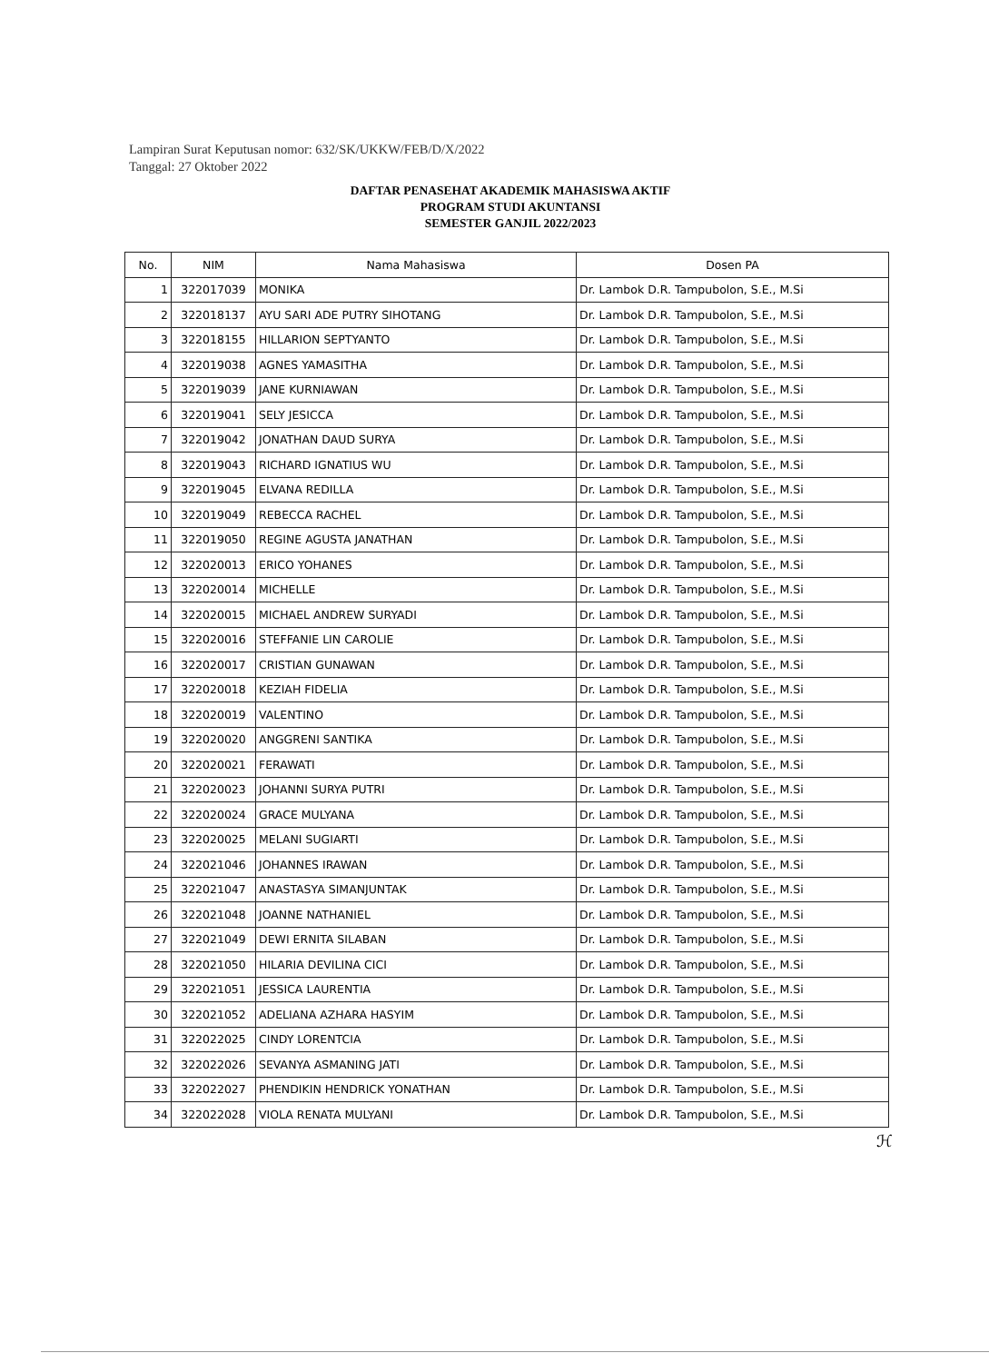Lampiran Surat Keputusan nomor: 632/SK/UKKW/FEB/D/X/2022
Tanggal: 27 Oktober 2022
DAFTAR PENASEHAT AKADEMIK MAHASISWA AKTIF
PROGRAM STUDI AKUNTANSI
SEMESTER GANJIL 2022/2023
| No. | NIM | Nama Mahasiswa | Dosen PA |
| --- | --- | --- | --- |
| 1 | 322017039 | MONIKA | Dr. Lambok D.R. Tampubolon, S.E., M.Si |
| 2 | 322018137 | AYU SARI ADE PUTRY SIHOTANG | Dr. Lambok D.R. Tampubolon, S.E., M.Si |
| 3 | 322018155 | HILLARION SEPTYANTO | Dr. Lambok D.R. Tampubolon, S.E., M.Si |
| 4 | 322019038 | AGNES YAMASITHA | Dr. Lambok D.R. Tampubolon, S.E., M.Si |
| 5 | 322019039 | JANE KURNIAWAN | Dr. Lambok D.R. Tampubolon, S.E., M.Si |
| 6 | 322019041 | SELY JESICCA | Dr. Lambok D.R. Tampubolon, S.E., M.Si |
| 7 | 322019042 | JONATHAN DAUD SURYA | Dr. Lambok D.R. Tampubolon, S.E., M.Si |
| 8 | 322019043 | RICHARD IGNATIUS WU | Dr. Lambok D.R. Tampubolon, S.E., M.Si |
| 9 | 322019045 | ELVANA REDILLA | Dr. Lambok D.R. Tampubolon, S.E., M.Si |
| 10 | 322019049 | REBECCA RACHEL | Dr. Lambok D.R. Tampubolon, S.E., M.Si |
| 11 | 322019050 | REGINE AGUSTA JANATHAN | Dr. Lambok D.R. Tampubolon, S.E., M.Si |
| 12 | 322020013 | ERICO YOHANES | Dr. Lambok D.R. Tampubolon, S.E., M.Si |
| 13 | 322020014 | MICHELLE | Dr. Lambok D.R. Tampubolon, S.E., M.Si |
| 14 | 322020015 | MICHAEL ANDREW SURYADI | Dr. Lambok D.R. Tampubolon, S.E., M.Si |
| 15 | 322020016 | STEFFANIE LIN CAROLIE | Dr. Lambok D.R. Tampubolon, S.E., M.Si |
| 16 | 322020017 | CRISTIAN GUNAWAN | Dr. Lambok D.R. Tampubolon, S.E., M.Si |
| 17 | 322020018 | KEZIAH FIDELIA | Dr. Lambok D.R. Tampubolon, S.E., M.Si |
| 18 | 322020019 | VALENTINO | Dr. Lambok D.R. Tampubolon, S.E., M.Si |
| 19 | 322020020 | ANGGRENI SANTIKA | Dr. Lambok D.R. Tampubolon, S.E., M.Si |
| 20 | 322020021 | FERAWATI | Dr. Lambok D.R. Tampubolon, S.E., M.Si |
| 21 | 322020023 | JOHANNI SURYA PUTRI | Dr. Lambok D.R. Tampubolon, S.E., M.Si |
| 22 | 322020024 | GRACE MULYANA | Dr. Lambok D.R. Tampubolon, S.E., M.Si |
| 23 | 322020025 | MELANI SUGIARTI | Dr. Lambok D.R. Tampubolon, S.E., M.Si |
| 24 | 322021046 | JOHANNES IRAWAN | Dr. Lambok D.R. Tampubolon, S.E., M.Si |
| 25 | 322021047 | ANASTASYA SIMANJUNTAK | Dr. Lambok D.R. Tampubolon, S.E., M.Si |
| 26 | 322021048 | JOANNE NATHANIEL | Dr. Lambok D.R. Tampubolon, S.E., M.Si |
| 27 | 322021049 | DEWI ERNITA SILABAN | Dr. Lambok D.R. Tampubolon, S.E., M.Si |
| 28 | 322021050 | HILARIA DEVILINA CICI | Dr. Lambok D.R. Tampubolon, S.E., M.Si |
| 29 | 322021051 | JESSICA LAURENTIA | Dr. Lambok D.R. Tampubolon, S.E., M.Si |
| 30 | 322021052 | ADELIANA AZHARA HASYIM | Dr. Lambok D.R. Tampubolon, S.E., M.Si |
| 31 | 322022025 | CINDY LORENTCIA | Dr. Lambok D.R. Tampubolon, S.E., M.Si |
| 32 | 322022026 | SEVANYA ASMANING JATI | Dr. Lambok D.R. Tampubolon, S.E., M.Si |
| 33 | 322022027 | PHENDIKIN HENDRICK YONATHAN | Dr. Lambok D.R. Tampubolon, S.E., M.Si |
| 34 | 322022028 | VIOLA RENATA MULYANI | Dr. Lambok D.R. Tampubolon, S.E., M.Si |
ℋ